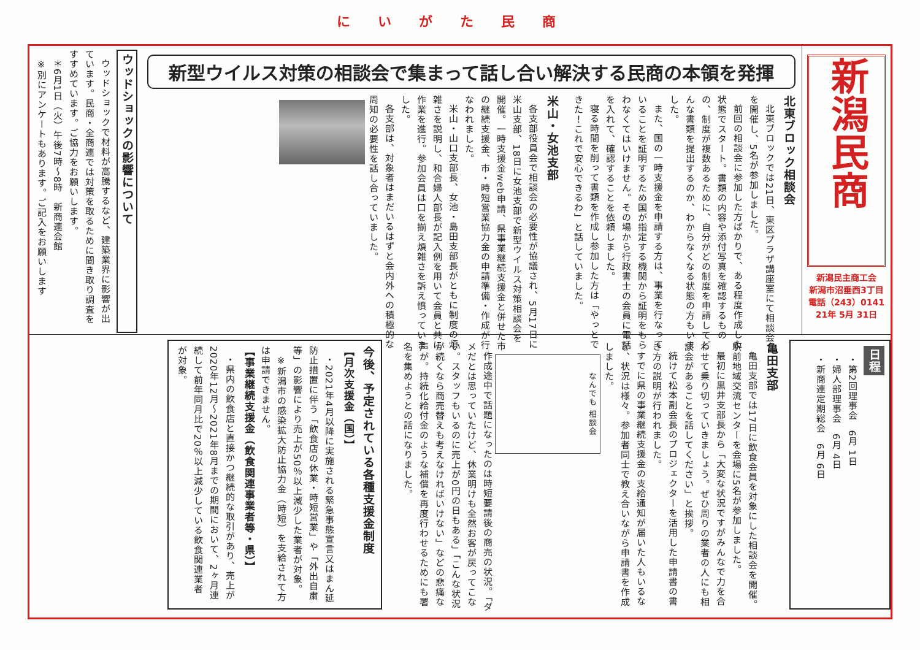にいがた民商
新潟民商
新潟民主商工会
新潟市沼垂西3丁目
電話（243）0141
21年 5月 31日
新型ウイルス対策の相談会で集まって話し合い解決する民商の本領を発揮
北東ブロック相談会
北東ブロックでは21日、東区プラザ講座室にて相談会を開催し、5名が参加しました。
前回の相談会に参加した方ばかりで、ある程度作成した状態でスタート。書類の内容や添付写真を確認するものの、制度が複数あるために、自分がどの制度を申請してどんな書類を提出するのか、わからなくなる状態の方もいました。
また、国の一時支援金を申請する方は、事業を行なっていることを証明するため国が指定する機関から証明をもらわなくてはいけません。その場から行政書士の会員に電話を入れて、確認することを依頼しました。
寝る時間を削って書類を作成し参加した方は「やっとできた！これで安心できるわ」と話していました。
米山・女池支部
各支部役員会で相談会の必要性が協議され、5月17日に米山支部、18日に女池支部で新型ウイルス対策相談会を開催。一時支援金web申請、県事業継続支援金と併せた市の継続支援金、市・時短営業協力金の申請準備・作成が行なわれました。
米山・山口支部長、女池・島田支部長がともに制度の煩雑さを説明し、和合婦人部長が記入例を用いて会員と共に作業を進行。参加会員は口を揃え煩雑さを訴え憤っていました。
各支部は、対象者はまだいるはずと会内外への積極的な周知の必要性を話し合っていました。
ウッドショックの影響について
ウッドショックで材料が高騰するなど、建築業界に影響が出ています。民商・全商連では対策を取るために聞き取り調査をすすめています。ご協力をお願いします。
＊6月1日（火）午後7時～8時　新商連会館
※別にアンケートもあります。ご記入をお願いします
日程
・第2回理事会　6月 1日
・婦人部理事会　6月 4日
・新商連定期総会　6月 6日
亀田支部
亀田支部では17日に飲食会員を対象にした相談会を開催。駅前地域交流センターを会場に5名が参加しました。
最初に黒井支部長から「大変な状況ですがみんなで力を合わせて乗り切っていきましょう。ぜひ周りの業者の人にも相談会があることを話してください」と挨拶。
続けて松本副会長のプロジェクターを活用した申請書の書き方の説明が行われました。
すでに県の事業継続支援金の支給通知が届いた人もいるなど、状況は様々。参加者同士で教え合いながら申請書を作成しました。
なんでも 相談会
作成途中で話題になったのは時短要請後の商売の状況。「ダメだとは思っていたけど、休業明けも全然お客が戻ってこない。スタッフもいるのに売上が0円の日もある」「こんな状況が続くなら商売替えも考えなければいけない」などの悲痛な声が。持続化給付金のような補償を再度行わせるためにも署名を集めようとの話になりました。
今後、予定されている各種支援金制度
【月次支援金（国）】
・2021年4月以降に実施される緊急事態宣言又はまん延防止措置に伴う「飲食店の休業・時短営業」や「外出自粛等」の影響により売上が50％以上減少した業者が対象。
※新潟市の感染拡大防止協力金（時短）を支給されて方は申請できません。
【事業継続支援金（飲食関連事業者等・県）】
・県内の飲食店と直接かつ継続的な取引があり、売上が2020年12月～2021年8月までの期間において、2ヶ月連続して前年同月比で20％以上減少している飲食関連業者が対象。